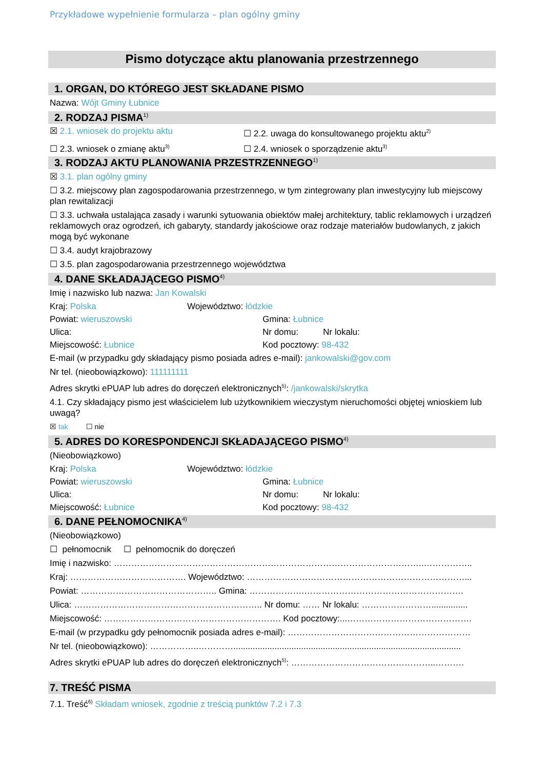Przykładowe wypełnienie formularza – plan ogólny gminy
Pismo dotyczące aktu planowania przestrzennego
1. ORGAN, DO KTÓREGO JEST SKŁADANE PISMO
Nazwa: Wójt Gminy Łubnice
2. RODZAJ PISMA<sup>1)</sup>
☒ 2.1. wniosek do projektu aktu ☐ 2.2. uwaga do konsultowanego projektu aktu<sup>2)</sup>
☐ 2.3. wniosek o zmianę aktu<sup>3)</sup> ☐ 2.4. wniosek o sporządzenie aktu<sup>3)</sup>
3. RODZAJ AKTU PLANOWANIA PRZESTRZENNEGO<sup>1)</sup>
☒ 3.1. plan ogólny gminy
☐ 3.2. miejscowy plan zagospodarowania przestrzennego, w tym zintegrowany plan inwestycyjny lub miejscowy plan rewitalizacji
☐ 3.3. uchwała ustalająca zasady i warunki sytuowania obiektów małej architektury, tablic reklamowych i urządzeń reklamowych oraz ogrodzeń, ich gabaryty, standardy jakościowe oraz rodzaje materiałów budowlanych, z jakich mogą być wykonane
☐ 3.4. audyt krajobrazowy
☐ 3.5. plan zagospodarowania przestrzennego województwa
4. DANE SKŁADAJĄCEGO PISMO<sup>4)</sup>
Imię i nazwisko lub nazwa: Jan Kowalski
Kraj: Polska Województwo: łódzkie
Powiat: wieruszowski Gmina: Łubnice
Ulica: Nr domu: Nr lokalu:
Miejscowość: Łubnice Kod pocztowy: 98-432
E-mail (w przypadku gdy składający pismo posiada adres e-mail): jankowalski@gov.com
Nr tel. (nieobowiązkowo): 111111111
Adres skrytki ePUAP lub adres do doręczeń elektronicznych<sup>5)</sup>: /jankowalski/skrytka
4.1. Czy składający pismo jest właścicielem lub użytkownikiem wieczystym nieruchomości objętej wnioskiem lub uwagą?
☒ tak ☐ nie
5. ADRES DO KORESPONDENCJI SKŁADAJĄCEGO PISMO<sup>4)</sup>
(Nieobowiązkowo)
Kraj: Polska Województwo: łódzkie
Powiat: wieruszowski Gmina: Łubnice
Ulica: Nr domu: Nr lokalu:
Miejscowość: Łubnice Kod pocztowy: 98-432
6. DANE PEŁNOMOCNIKA<sup>4)</sup>
(Nieobowiązkowo)
☐ pełnomocnik ☐ pełnomocnik do doręczeń
Imię i nazwisko: ……………………………………………………………………………………………..……………..
Kraj: …………………………………. Województwo: …………………………………………………………………...
Powiat: ……………………………………….. Gmina: ……………….……………………………………………….
Ulica: ……………………………………………………….. Nr domu: …… Nr lokalu: ……………………...............
Miejscowość: ……………………………………………………. Kod pocztowy:...…………………………………….
E-mail (w przypadku gdy pełnomocnik posiada adres e-mail): ………………………………………………………
Nr tel. (nieobowiązkowo): ……………..…………..............................................................................................
Adres skrytki ePUAP lub adres do doręczeń elektronicznych<sup>5)</sup>: …………………………………………..……….
7. TREŚĆ PISMA
7.1. Treść<sup>6)</sup> Składam wniosek, zgodnie z treścią punktów 7.2 i 7.3